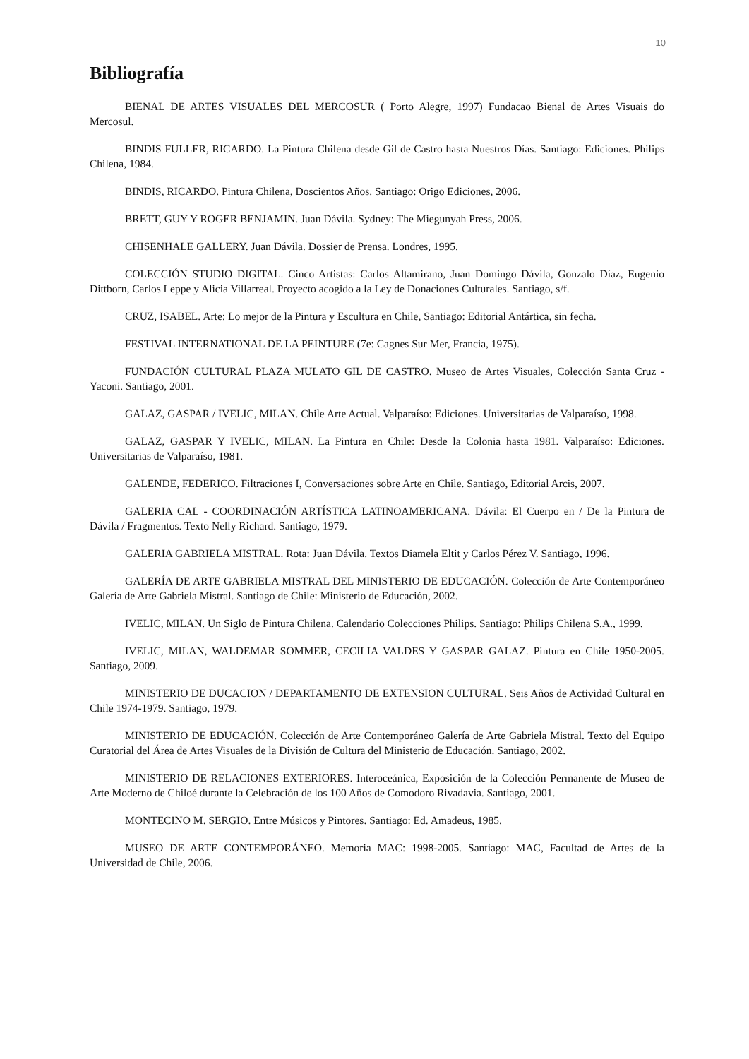10
Bibliografía
BIENAL DE ARTES VISUALES DEL MERCOSUR ( Porto Alegre, 1997) Fundacao Bienal de Artes Visuais do Mercosul.
BINDIS FULLER, RICARDO. La Pintura Chilena desde Gil de Castro hasta Nuestros Días. Santiago: Ediciones. Philips Chilena, 1984.
BINDIS, RICARDO. Pintura Chilena, Doscientos Años. Santiago: Origo Ediciones, 2006.
BRETT, GUY Y ROGER BENJAMIN. Juan Dávila. Sydney: The Miegunyah Press, 2006.
CHISENHALE GALLERY. Juan Dávila. Dossier de Prensa. Londres, 1995.
COLECCIÓN STUDIO DIGITAL. Cinco Artistas: Carlos Altamirano, Juan Domingo Dávila, Gonzalo Díaz, Eugenio Dittborn, Carlos Leppe y Alicia Villarreal. Proyecto acogido a la Ley de Donaciones Culturales. Santiago, s/f.
CRUZ, ISABEL. Arte: Lo mejor de la Pintura y Escultura en Chile, Santiago: Editorial Antártica, sin fecha.
FESTIVAL INTERNATIONAL DE LA PEINTURE (7e: Cagnes Sur Mer, Francia, 1975).
FUNDACIÓN CULTURAL PLAZA MULATO GIL DE CASTRO. Museo de Artes Visuales, Colección Santa Cruz - Yaconi. Santiago, 2001.
GALAZ, GASPAR / IVELIC, MILAN. Chile Arte Actual. Valparaíso: Ediciones. Universitarias de Valparaíso, 1998.
GALAZ, GASPAR Y IVELIC, MILAN. La Pintura en Chile: Desde la Colonia hasta 1981. Valparaíso: Ediciones. Universitarias de Valparaíso, 1981.
GALENDE, FEDERICO. Filtraciones I, Conversaciones sobre Arte en Chile. Santiago, Editorial Arcis, 2007.
GALERIA CAL - COORDINACIÓN ARTÍSTICA LATINOAMERICANA. Dávila: El Cuerpo en / De la Pintura de Dávila / Fragmentos. Texto Nelly Richard. Santiago, 1979.
GALERIA GABRIELA MISTRAL. Rota: Juan Dávila. Textos Diamela Eltit y Carlos Pérez V. Santiago, 1996.
GALERÍA DE ARTE GABRIELA MISTRAL DEL MINISTERIO DE EDUCACIÓN. Colección de Arte Contemporáneo Galería de Arte Gabriela Mistral. Santiago de Chile: Ministerio de Educación, 2002.
IVELIC, MILAN. Un Siglo de Pintura Chilena. Calendario Colecciones Philips. Santiago: Philips Chilena S.A., 1999.
IVELIC, MILAN, WALDEMAR SOMMER, CECILIA VALDES Y GASPAR GALAZ. Pintura en Chile 1950-2005. Santiago, 2009.
MINISTERIO DE DUCACION / DEPARTAMENTO DE EXTENSION CULTURAL. Seis Años de Actividad Cultural en Chile 1974-1979. Santiago, 1979.
MINISTERIO DE EDUCACIÓN. Colección de Arte Contemporáneo Galería de Arte Gabriela Mistral. Texto del Equipo Curatorial del Área de Artes Visuales de la División de Cultura del Ministerio de Educación. Santiago, 2002.
MINISTERIO DE RELACIONES EXTERIORES. Interoceánica, Exposición de la Colección Permanente de Museo de Arte Moderno de Chiloé durante la Celebración de los 100 Años de Comodoro Rivadavia. Santiago, 2001.
MONTECINO M. SERGIO. Entre Músicos y Pintores. Santiago: Ed. Amadeus, 1985.
MUSEO DE ARTE CONTEMPORÁNEO. Memoria MAC: 1998-2005. Santiago: MAC, Facultad de Artes de la Universidad de Chile, 2006.